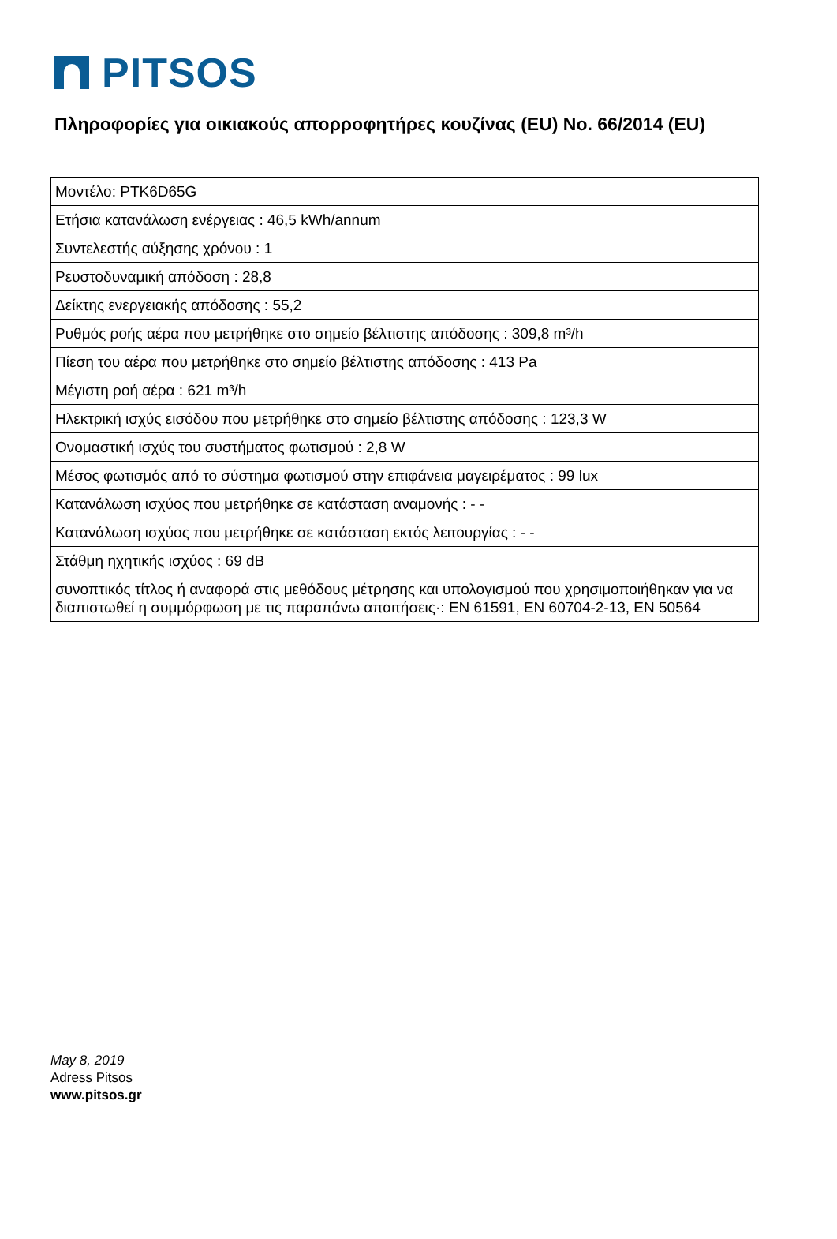PITSOS
Πληροφορίες για οικιακούς απορροφητήρες κουζίνας (EU) No. 66/2014 (EU)
| Μοντέλο: PTK6D65G |
| Ετήσια κατανάλωση ενέργειας : 46,5 kWh/annum |
| Συντελεστής αύξησης χρόνου : 1 |
| Ρευστοδυναμική απόδοση : 28,8 |
| Δείκτης ενεργειακής απόδοσης : 55,2 |
| Ρυθμός ροής αέρα που μετρήθηκε στο σημείο βέλτιστης απόδοσης : 309,8 m³/h |
| Πίεση του αέρα που μετρήθηκε στο σημείο βέλτιστης απόδοσης : 413 Pa |
| Μέγιστη ροή αέρα : 621 m³/h |
| Ηλεκτρική ισχύς εισόδου που μετρήθηκε στο σημείο βέλτιστης απόδοσης : 123,3 W |
| Ονομαστική ισχύς του συστήματος φωτισμού : 2,8 W |
| Μέσος φωτισμός από το σύστημα φωτισμού στην επιφάνεια μαγειρέματος : 99 lux |
| Κατανάλωση ισχύος που μετρήθηκε σε κατάσταση αναμονής : - - |
| Κατανάλωση ισχύος που μετρήθηκε σε κατάσταση εκτός λειτουργίας : - - |
| Στάθμη ηχητικής ισχύος : 69 dB |
| συνοπτικός τίτλος ή αναφορά στις μεθόδους μέτρησης και υπολογισμού που χρησιμοποιήθηκαν για να διαπιστωθεί η συμμόρφωση με τις παραπάνω απαιτήσεις·: EN 61591, EN 60704-2-13, EN 50564 |
May 8, 2019
Adress Pitsos
www.pitsos.gr